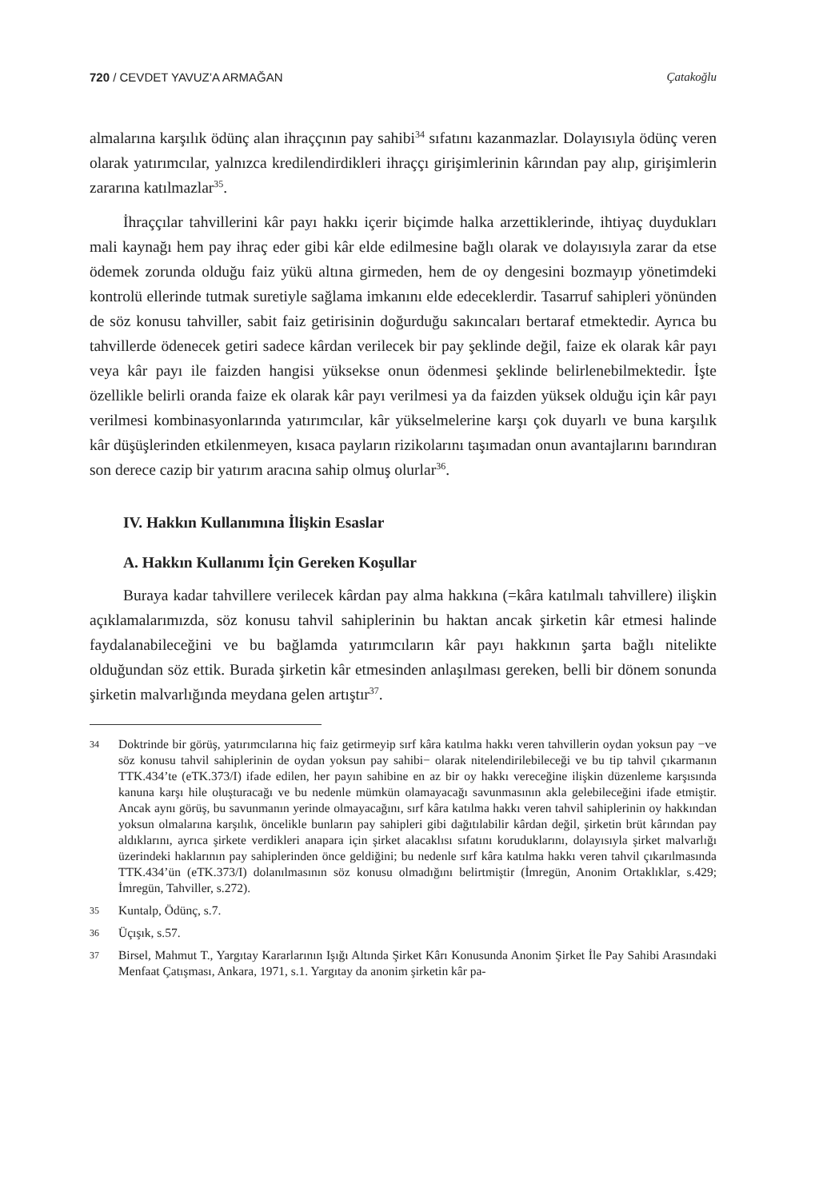720 / CEVDET YAVUZ’A ARMAĞAN Çatakoğlu
almalarına karşılık ödünç alan ihraççının pay sahibi<sup>34</sup> sıfatını kazanmazlar. Dolayısıyla ödünç veren olarak yatırımcılar, yalnızca kredilendirdikleri ihraççı girişimlerinin kârından pay alıp, girişimlerin zararına katılmazlar<sup>35</sup>.
İhraççılar tahvillerini kâr payı hakkı içerir biçimde halka arzettiklerinde, ihtiyaç duydukları mali kaynağı hem pay ihraç eder gibi kâr elde edilmesine bağlı olarak ve dolayısıyla zarar da etse ödemek zorunda olduğu faiz yükü altına girmeden, hem de oy dengesini bozmayıp yönetimdeki kontrolü ellerinde tutmak suretiyle sağlama imkanını elde edeceklerdir. Tasarruf sahipleri yönünden de söz konusu tahviller, sabit faiz getirisinin doğurduğu sakıncaları bertaraf etmektedir. Ayrıca bu tahvillerde ödenecek getiri sadece kârdan verilecek bir pay şeklinde değil, faize ek olarak kâr payı veya kâr payı ile faizden hangisi yüksekse onun ödenmesi şeklinde belirlenebilmektedir. İşte özellikle belirli oranda faize ek olarak kâr payı verilmesi ya da faizden yüksek olduğu için kâr payı verilmesi kombinasyonlarında yatırımcılar, kâr yükselmelerine karşı çok duyarlı ve buna karşılık kâr düşüşlerinden etkilenmeyen, kısaca payların rizikolarını taşımadan onun avantajlarını barındıran son derece cazip bir yatırım aracına sahip olmuş olurlar<sup>36</sup>.
IV. Hakkın Kullanımına İlişkin Esaslar
A. Hakkın Kullanımı İçin Gereken Koşullar
Buraya kadar tahvillere verilecek kârdan pay alma hakkına (=kâra katılmalı tahvillere) ilişkin açıklamalarımızda, söz konusu tahvil sahiplerinin bu haktan ancak şirketin kâr etmesi halinde faydalanabileceğini ve bu bağlamda yatırımcıların kâr payı hakkının şarta bağlı nitelikte olduğundan söz ettik. Burada şirketin kâr etmesinden anlaşılması gereken, belli bir dönem sonunda şirketin malvarlığında meydana gelen artıştır<sup>37</sup>.
34 Doktrinde bir görüş, yatırımcılarına hiç faiz getirmeyip sırf kâra katılma hakkı veren tahvillerin oydan yoksun pay −ve söz konusu tahvil sahiplerinin de oydan yoksun pay sahibi− olarak nitelendirilebileceği ve bu tip tahvil çıkarmanın TTK.434’te (eTK.373/I) ifade edilen, her payın sahibine en az bir oy hakkı vereceğine ilişkin düzenleme karşısında kanuna karşı hile oluşturacağı ve bu nedenle mümkün olamayacağı savunmasının akla gelebileceğini ifade etmiştir. Ancak aynı görüş, bu savunmanın yerinde olmayacağını, sırf kâra katılma hakkı veren tahvil sahiplerinin oy hakkından yoksun olmalarına karşılık, öncelikle bunların pay sahipleri gibi dağıtılabilir kârdan değil, şirketin brüt kârından pay aldıklarını, ayrıca şirkete verdikleri anapara için şirket alacaklısı sıfatını koruduklarını, dolayısıyla şirket malvarlığı üzerindeki haklarının pay sahiplerinden önce geldiğini; bu nedenle sırf kâra katılma hakkı veren tahvil çıkarılmasında TTK.434’ün (eTK.373/I) dolanılmasının söz konusu olmadığını belirtmiştir (İmregün, Anonim Ortaklıklar, s.429; İmregün, Tahviller, s.272).
35 Kuntalp, Ödünç, s.7.
36 Üçışık, s.57.
37 Birsel, Mahmut T., Yargıtay Kararlarının Işığı Altında Şirket Kârı Konusunda Anonim Şirket İle Pay Sahibi Arasındaki Menfaat Çatışması, Ankara, 1971, s.1. Yargıtay da anonim şirketin kâr pa-